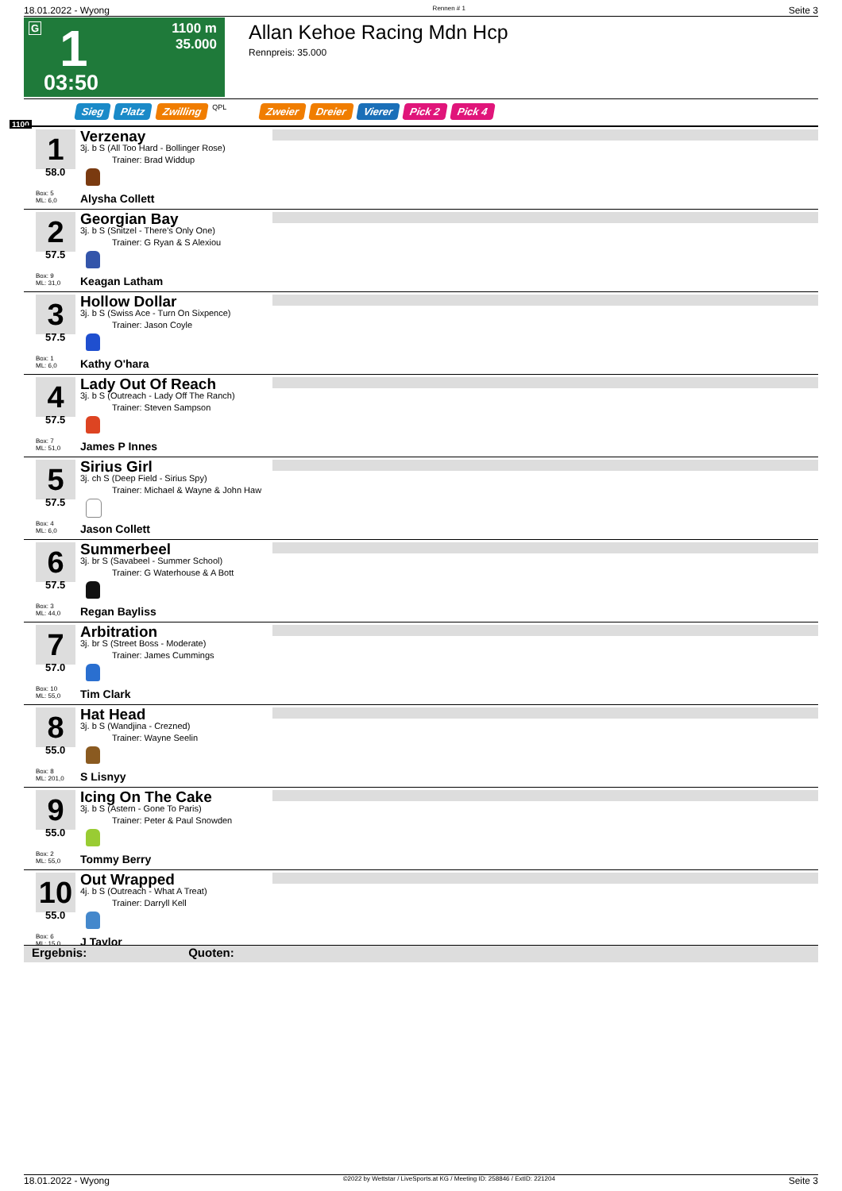18.01.2022 - Wyong Rennen # 1 Seite 3
G 1
1100 m
35.000
03:50
Allan Kehoe Racing Mdn Hcp
Rennpreis: 35.000
Sieg Platz Zwilling QPL Zweier Dreier Vierer Pick 2 Pick 4
1100
1
58.0
Box: 5
ML: 6,0
Verzenay
3j. b S (All Too Hard - Bollinger Rose)
Trainer: Brad Widdup
Alysha Collett
2
57.5
Box: 9
ML: 31,0
Georgian Bay
3j. b S (Snitzel - There's Only One)
Trainer: G Ryan & S Alexiou
Keagan Latham
3
57.5
Box: 1
ML: 6,0
Hollow Dollar
3j. b S (Swiss Ace - Turn On Sixpence)
Trainer: Jason Coyle
Kathy O'hara
4
57.5
Box: 7
ML: 51,0
Lady Out Of Reach
3j. b S (Outreach - Lady Off The Ranch)
Trainer: Steven Sampson
James P Innes
5
57.5
Box: 4
ML: 6,0
Sirius Girl
3j. ch S (Deep Field - Sirius Spy)
Trainer: Michael & Wayne & John Haw
Jason Collett
6
57.5
Box: 3
ML: 44,0
Summerbeel
3j. br S (Savabeel - Summer School)
Trainer: G Waterhouse & A Bott
Regan Bayliss
7
57.0
Box: 10
ML: 55,0
Arbitration
3j. br S (Street Boss - Moderate)
Trainer: James Cummings
Tim Clark
8
55.0
Box: 8
ML: 201,0
Hat Head
3j. b S (Wandjina - Crezned)
Trainer: Wayne Seelin
S Lisnyy
9
55.0
Box: 2
ML: 55,0
Icing On The Cake
3j. b S (Astern - Gone To Paris)
Trainer: Peter & Paul Snowden
Tommy Berry
10
55.0
Box: 6
ML: 15,0
Out Wrapped
4j. b S (Outreach - What A Treat)
Trainer: Darryll Kell
J Taylor
Ergebnis: Quoten:
18.01.2022 - Wyong ©2022 by Wettstar / LiveSports.at KG / Meeting ID: 258846 / ExtID: 221204 Seite 3